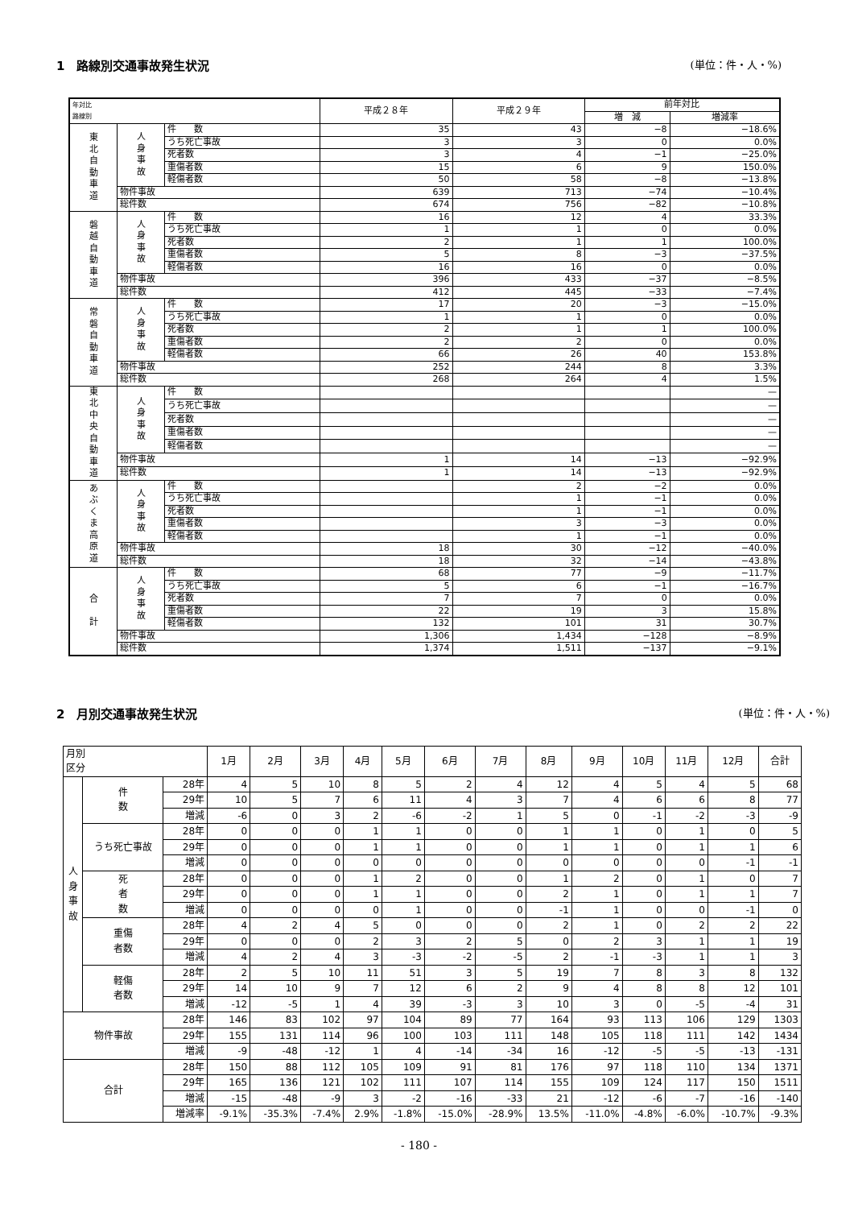1　路線別交通事故発生状況 (単位：件・人・%)
| 年対比 路線別 | | | 平成２８年 | 平成２９年 | 前年対比 | |
| --- | --- | --- | --- | --- | --- | --- |
| | | | | | 増 減 | 増減率 |
| 東 北 自 動 車 道 | 人 身 事 故 | 件 数 | 35 | 43 | −8 | −18.6% |
| | | うち死亡事故 | 3 | 3 | 0 | 0.0% |
| | | 死者数 | 3 | 4 | −1 | −25.0% |
| | | 重傷者数 | 15 | 6 | 9 | 150.0% |
| | | 軽傷者数 | 50 | 58 | −8 | −13.8% |
| | 物件事故 | | 639 | 713 | −74 | −10.4% |
| | 総件数 | | 674 | 756 | −82 | −10.8% |
| 磐 越 自 動 車 道 | 人 身 事 故 | 件 数 | 16 | 12 | 4 | 33.3% |
| | | うち死亡事故 | 1 | 1 | 0 | 0.0% |
| | | 死者数 | 2 | 1 | 1 | 100.0% |
| | | 重傷者数 | 5 | 8 | −3 | −37.5% |
| | | 軽傷者数 | 16 | 16 | 0 | 0.0% |
| | 物件事故 | | 396 | 433 | −37 | −8.5% |
| | 総件数 | | 412 | 445 | −33 | −7.4% |
| 常 磐 自 動 車 道 | 人 身 事 故 | 件 数 | 17 | 20 | −3 | −15.0% |
| | | うち死亡事故 | 1 | 1 | 0 | 0.0% |
| | | 死者数 | 2 | 1 | 1 | 100.0% |
| | | 重傷者数 | 2 | 2 | 0 | 0.0% |
| | | 軽傷者数 | 66 | 26 | 40 | 153.8% |
| | 物件事故 | | 252 | 244 | 8 | 3.3% |
| | 総件数 | | 268 | 264 | 4 | 1.5% |
| 東 北 中 央 自 動 車 道 | 人 身 事 故 | 件 数 | | | | — |
| | | うち死亡事故 | | | | — |
| | | 死者数 | | | | — |
| | | 重傷者数 | | | | — |
| | | 軽傷者数 | | | | — |
| | 物件事故 | | 1 | 14 | −13 | −92.9% |
| | 総件数 | | 1 | 14 | −13 | −92.9% |
| あ ぶ く ま 高 原 道 | 人 身 事 故 | 件 数 | | 2 | −2 | 0.0% |
| | | うち死亡事故 | | 1 | −1 | 0.0% |
| | | 死者数 | | 1 | −1 | 0.0% |
| | | 重傷者数 | | 3 | −3 | 0.0% |
| | | 軽傷者数 | | 1 | −1 | 0.0% |
| | 物件事故 | | 18 | 30 | −12 | −40.0% |
| | 総件数 | | 18 | 32 | −14 | −43.8% |
| 合 計 | 人 身 事 故 | 件 数 | 68 | 77 | −9 | −11.7% |
| | | うち死亡事故 | 5 | 6 | −1 | −16.7% |
| | | 死者数 | 7 | 7 | 0 | 0.0% |
| | | 重傷者数 | 22 | 19 | 3 | 15.8% |
| | | 軽傷者数 | 132 | 101 | 31 | 30.7% |
| | 物件事故 | | 1,306 | 1,434 | −128 | −8.9% |
| | 総件数 | | 1,374 | 1,511 | −137 | −9.1% |
2　月別交通事故発生状況 (単位：件・人・%)
| 月別 区分 | | | 1月 | 2月 | 3月 | 4月 | 5月 | 6月 | 7月 | 8月 | 9月 | 10月 | 11月 | 12月 | 合計 |
| --- | --- | --- | --- | --- | --- | --- | --- | --- | --- | --- | --- | --- | --- | --- | --- |
| 人 身 事 故 | 件 数 | 28年 | 4 | 5 | 10 | 8 | 5 | 2 | 4 | 12 | 4 | 5 | 4 | 5 | 68 |
| | | 29年 | 10 | 5 | 7 | 6 | 11 | 4 | 3 | 7 | 4 | 6 | 6 | 8 | 77 |
| | | 増減 | -6 | 0 | 3 | 2 | -6 | -2 | 1 | 5 | 0 | -1 | -2 | -3 | -9 |
| | うち死亡事故 | 28年 | 0 | 0 | 0 | 1 | 1 | 0 | 0 | 1 | 1 | 0 | 1 | 0 | 5 |
| | | 29年 | 0 | 0 | 0 | 1 | 1 | 0 | 0 | 1 | 1 | 0 | 1 | 1 | 6 |
| | | 増減 | 0 | 0 | 0 | 0 | 0 | 0 | 0 | 0 | 0 | 0 | 0 | -1 | -1 |
| | 死 者 数 | 28年 | 0 | 0 | 0 | 1 | 2 | 0 | 0 | 1 | 2 | 0 | 1 | 0 | 7 |
| | | 29年 | 0 | 0 | 0 | 1 | 1 | 0 | 0 | 2 | 1 | 0 | 1 | 1 | 7 |
| | | 増減 | 0 | 0 | 0 | 0 | 1 | 0 | 0 | -1 | 1 | 0 | 0 | -1 | 0 |
| | 重傷 者数 | 28年 | 4 | 2 | 4 | 5 | 0 | 0 | 0 | 2 | 1 | 0 | 2 | 2 | 22 |
| | | 29年 | 0 | 0 | 0 | 2 | 3 | 2 | 5 | 0 | 2 | 3 | 1 | 1 | 19 |
| | | 増減 | 4 | 2 | 4 | 3 | -3 | -2 | -5 | 2 | -1 | -3 | 1 | 1 | 3 |
| | 軽傷 者数 | 28年 | 2 | 5 | 10 | 11 | 51 | 3 | 5 | 19 | 7 | 8 | 3 | 8 | 132 |
| | | 29年 | 14 | 10 | 9 | 7 | 12 | 6 | 2 | 9 | 4 | 8 | 8 | 12 | 101 |
| | | 増減 | -12 | -5 | 1 | 4 | 39 | -3 | 3 | 10 | 3 | 0 | -5 | -4 | 31 |
| 物件事故 | | 28年 | 146 | 83 | 102 | 97 | 104 | 89 | 77 | 164 | 93 | 113 | 106 | 129 | 1303 |
| | | 29年 | 155 | 131 | 114 | 96 | 100 | 103 | 111 | 148 | 105 | 118 | 111 | 142 | 1434 |
| | | 増減 | -9 | -48 | -12 | 1 | 4 | -14 | -34 | 16 | -12 | -5 | -5 | -13 | -131 |
| 合計 | | 28年 | 150 | 88 | 112 | 105 | 109 | 91 | 81 | 176 | 97 | 118 | 110 | 134 | 1371 |
| | | 29年 | 165 | 136 | 121 | 102 | 111 | 107 | 114 | 155 | 109 | 124 | 117 | 150 | 1511 |
| | | 増減 | -15 | -48 | -9 | 3 | -2 | -16 | -33 | 21 | -12 | -6 | -7 | -16 | -140 |
| | | 増減率 | -9.1% | -35.3% | -7.4% | 2.9% | -1.8% | -15.0% | -28.9% | 13.5% | -11.0% | -4.8% | -6.0% | -10.7% | -9.3% |
- 180 -